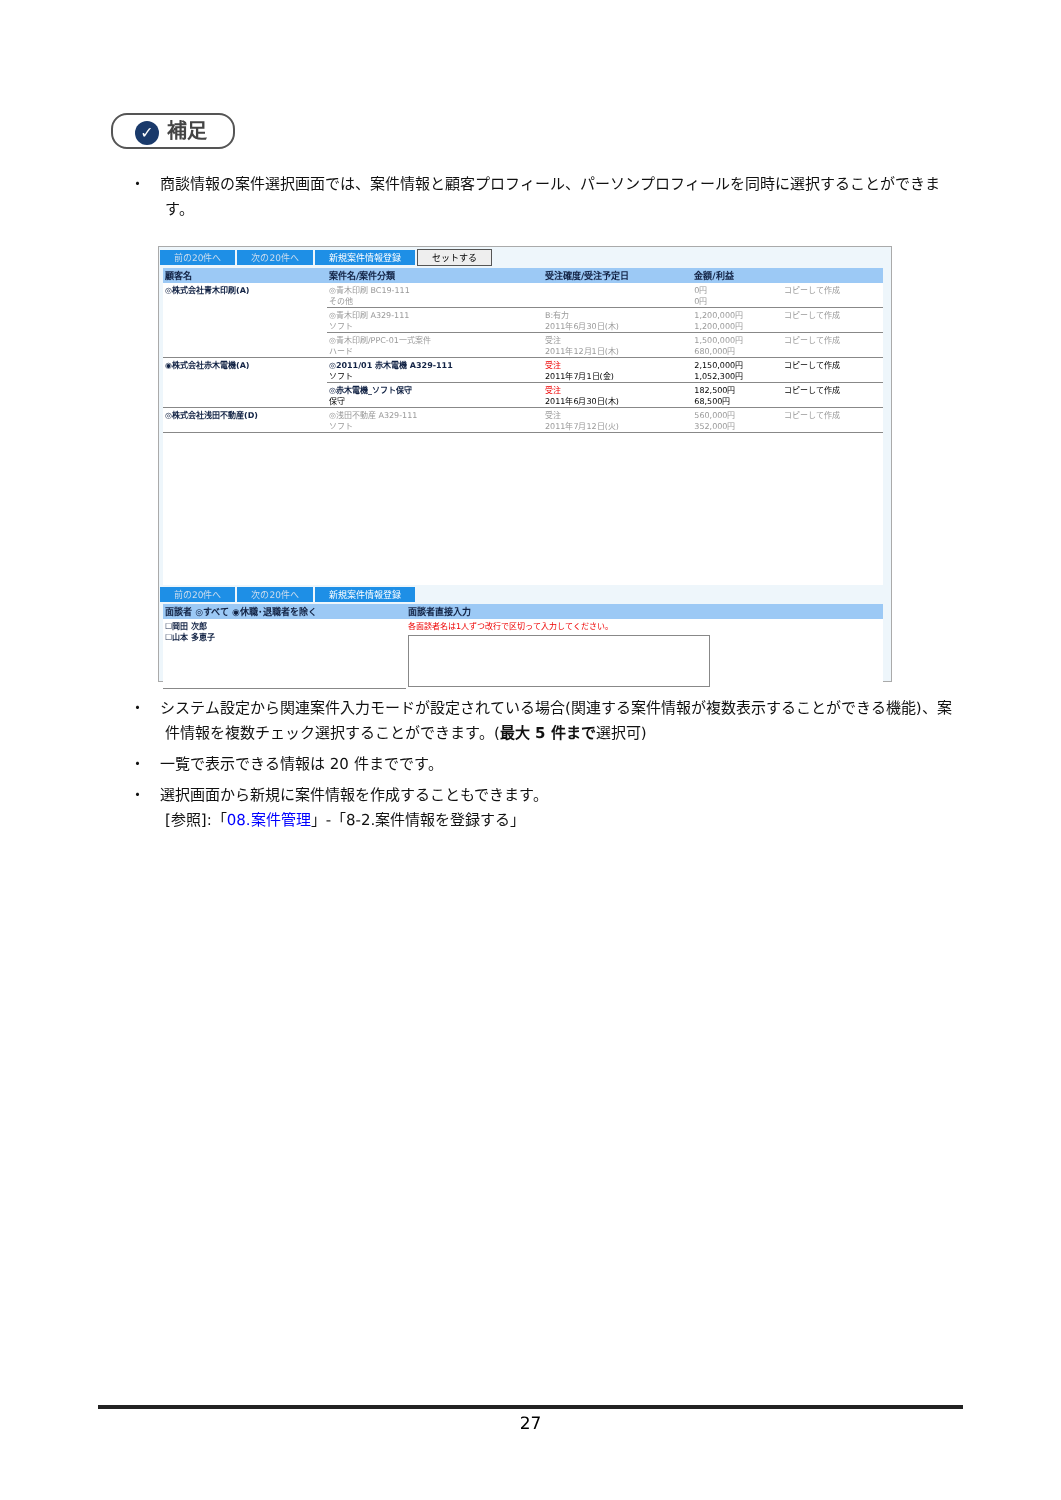✓ 補足
・　商談情報の案件選択画面では、案件情報と顧客プロフィール、パーソンプロフィールを同時に選択することができます。
前の20件へ 次の20件へ 新規案件情報登録 セットする
| 顧客名 | 案件名/案件分類 | 受注確度/受注予定日 | 金額/利益 | |
| --- | --- | --- | --- | --- |
| ◎株式会社青木印刷(A) | ◎青木印刷 BC19-111 その他 | | 0円 0円 | コピーして作成 |
| | ◎青木印刷 A329-111 ソフト | B:有力 2011年6月30日(木) | 1,200,000円 1,200,000円 | コピーして作成 |
| | ◎青木印刷/PPC-01一式案件 ハード | 受注 2011年12月1日(木) | 1,500,000円 680,000円 | コピーして作成 |
| ◉株式会社赤木電機(A) | ◎2011/01 赤木電機 A329-111 ソフト | 受注 2011年7月1日(金) | 2,150,000円 1,052,300円 | コピーして作成 |
| | ◎赤木電機_ソフト保守 保守 | 受注 2011年6月30日(木) | 182,500円 68,500円 | コピーして作成 |
| ◎株式会社浅田不動産(D) | ◎浅田不動産 A329-111 ソフト | 受注 2011年7月12日(火) | 560,000円 352,000円 | コピーして作成 |
前の20件へ 次の20件へ 新規案件情報登録
| 面談者 ◎すべて ◉休職･退職者を除く | 面談者直接入力 |
| --- | --- |
| ☐岡田 次郎 ☐山本 多恵子 | 各面談者名は1人ずつ改行で区切って入力してください。 |
・　システム設定から関連案件入力モードが設定されている場合(関連する案件情報が複数表示することができる機能)、案件情報を複数チェック選択することができます。(最大 5 件まで選択可)
・　一覧で表示できる情報は 20 件までです。
・　選択画面から新規に案件情報を作成することもできます。
[参照]:「08.案件管理」-「8-2.案件情報を登録する」
27